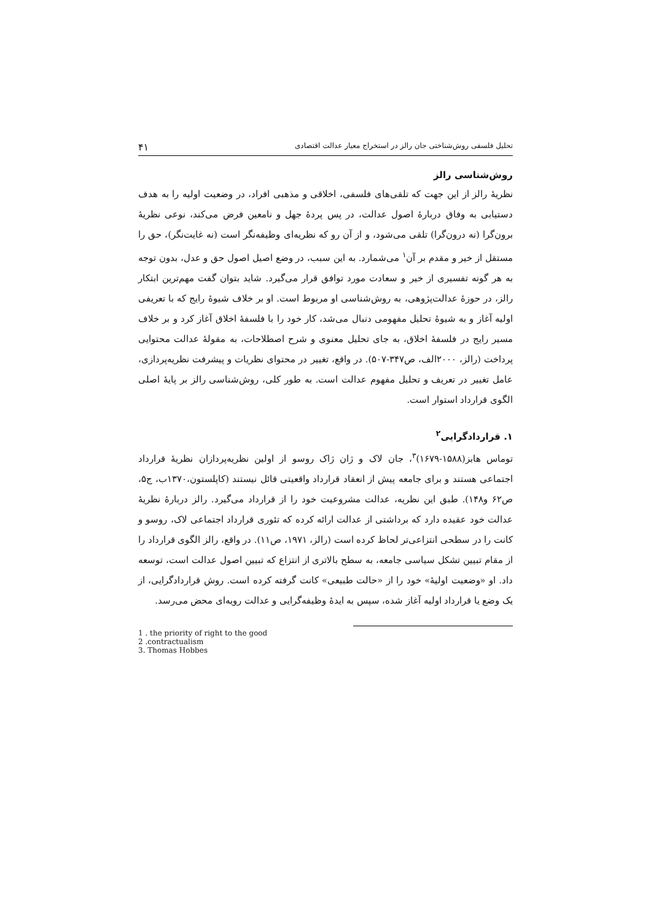تحلیل فلسفی روش‌شناختی جان رالز در استخراج معیار عدالت اقتصادی ۴۱
روش‌شناسی رالز
نظریهٔ رالز از این جهت که تلقی‌های فلسفی، اخلاقی و مذهبی افراد، در وضعیت اولیه را به هدف دستیابی به وفاق دربارهٔ اصول عدالت، در پس پردهٔ جهل و نامعین فرض می‌کند، نوعی نظریهٔ برون‌گرا (نه درون‌گرا) تلقی می‌شود، و از آن رو که نظریه‌ای وظیفه‌نگر است (نه غایت‌نگر)، حق را مستقل از خیر و مقدم بر آن<sup>۱</sup> می‌شمارد. به این سبب، در وضع اصیل اصول حق و عدل، بدون توجه به هر گونه تفسیری از خیر و سعادت مورد توافق قرار می‌گیرد. شاید بتوان گفت مهم‌ترین ابتکار رالز، در حوزهٔ عدالت‌پژوهی، به روش‌شناسی او مربوط است. او بر خلاف شیوهٔ رایج که با تعریفی اولیه آغاز و به شیوهٔ تحلیل مفهومی دنبال می‌شد، کار خود را با فلسفهٔ اخلاق آغاز کرد و بر خلاف مسیر رایج در فلسفهٔ اخلاق، به جای تحلیل معنوی و شرح اصطلاحات، به مقولهٔ عدالت محتوایی پرداخت (رالز، ۲۰۰۰الف، ص۳۴۷-۵۰۷). در واقع، تغییر در محتوای نظریات و پیشرفت نظریه‌پردازی، عامل تغییر در تعریف و تحلیل مفهوم عدالت است. به طور کلی، روش‌شناسی رالز بر پایهٔ اصلی الگوی قرارداد استوار است.
۱. قراردادگرایی<sup>۲</sup>
توماس هابز(۱۵۸۸-۱۶۷۹)<sup>۳</sup>، جان لاک و ژان ژاک روسو از اولین نظریه‌پردازان نظریهٔ قرارداد اجتماعی هستند و برای جامعه پیش از انعقاد قرارداد واقعیتی قائل نیستند (کاپلستون،۱۳۷۰ب، ج۵، ص۶۲ و۱۴۸). طبق این نظریه، عدالت مشروعیت خود را از قرارداد می‌گیرد. رالز دربارهٔ نظریهٔ عدالت خود عقیده دارد که برداشتی از عدالت ارائه کرده که تئوری قرارداد اجتماعی لاک، روسو و کانت را در سطحی انتزاعی‌تر لحاظ کرده است (رالز، ۱۹۷۱، ص۱۱). در واقع، رالز الگوی قرارداد را از مقام تبیین تشکل سیاسی جامعه، به سطح بالاتری از انتزاع که تبیین اصول عدالت است، توسعه داد. او «وضعیت اولیهٔ» خود را از «حالت طبیعی» کانت گرفته کرده است. روش قراردادگرایی، از یک وضع یا قرارداد اولیه آغاز شده، سپس به ایدهٔ وظیفه‌گرایی و عدالت رویه‌ای محض می‌رسد.
1 . the priority of right to the good
2 .contractualism
3. Thomas Hobbes